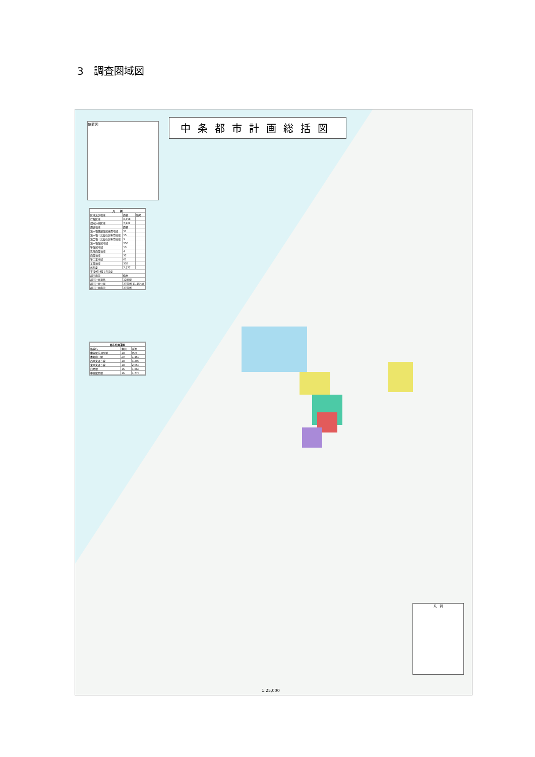3　調査圏域図
中条都市計画総括図
位置図
| 凡 例 | | |
| --- | --- | --- |
| 区域及び地域 | 面積 | 備考 |
| 行政区域 | 8,458 | |
| 都市計画区域 | 7,962 | |
| 用途地域 | 面積 | |
| 第一種低層住居専用地域 | 51 | |
| 第一種中高層住居専用地域 | 15 | |
| 第二種中高層住居専用地域 | 3 | |
| 第一種住居地域 | 250 | |
| 準住居地域 | 13 | |
| 近隣商業地域 | 4 | |
| 商業地域 | 32 | |
| 準工業地域 | 61 | |
| 工業地域 | 335 | |
| 無指定 | 7,177 | |
| 平成9年4月1日決定 | | |
| 都市施設 | 備考 | |
| 都市計画道路 | 12路線 | |
| 都市計画公園 | 37箇所(11.15ha) | |
| 都市計画施設 | 37箇所 | |
| 都市計画道路 | | |
| --- | --- | --- |
| 路線名 | 幅員 | 延長 |
| 中条駅前通り線 | 18 | 900 |
| 本郷山田線 | 20 | 1,450 |
| 西中央通り線 | 18 | 4,200 |
| 東中央通り線 | 18 | 2,050 |
| 白鳥線 | 16 | 1,860 |
| 中条駅西線 | 16 | 1,770 |
凡　例
1:25,000